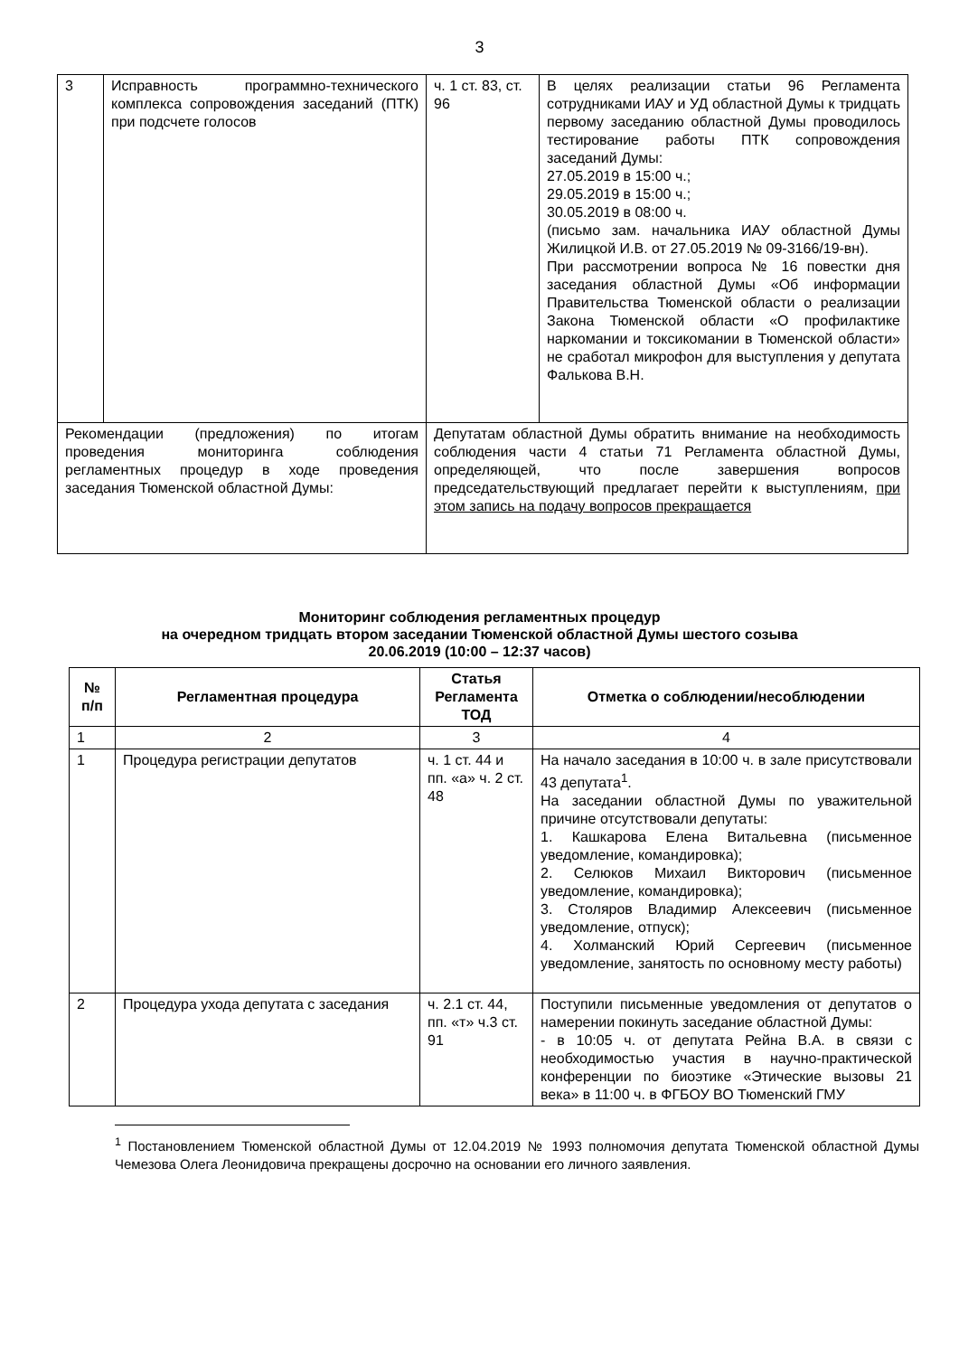3
| 3 | Исправность программно-технического комплекса сопровождения заседаний (ПТК) при подсчете голосов | ч. 1 ст. 83, ст. 96 | В целях реализации статьи 96 Регламента сотрудниками ИАУ и УД областной Думы к тридцать первому заседанию областной Думы проводилось тестирование работы ПТК сопровождения заседаний Думы: 27.05.2019 в 15:00 ч.; 29.05.2019 в 15:00 ч.; 30.05.2019 в 08:00 ч. (письмо зам. начальника ИАУ областной Думы Жилицкой И.В. от 27.05.2019 № 09-3166/19-вн). При рассмотрении вопроса № 16 повестки дня заседания областной Думы «Об информации Правительства Тюменской области о реализации Закона Тюменской области «О профилактике наркомании и токсикомании в Тюменской области» не сработал микрофон для выступления у депутата Фалькова В.Н. |
| Рекомендации (предложения) по итогам проведения мониторинга соблюдения регламентных процедур в ходе проведения заседания Тюменской областной Думы: | | Депутатам областной Думы обратить внимание на необходимость соблюдения части 4 статьи 71 Регламента областной Думы, определяющей, что после завершения вопросов председательствующий предлагает перейти к выступлениям, при этом запись на подачу вопросов прекращается | |
Мониторинг соблюдения регламентных процедур
на очередном тридцать втором заседании Тюменской областной Думы шестого созыва
20.06.2019 (10:00 – 12:37 часов)
| № п/п | Регламентная процедура | Статья Регламента ТОД | Отметка о соблюдении/несоблюдении |
| --- | --- | --- | --- |
| 1 | 2 | 3 | 4 |
| 1 | Процедура регистрации депутатов | ч. 1 ст. 44 и пп. «а» ч. 2 ст. 48 | На начало заседания в 10:00 ч. в зале присутствовали 43 депутата<sup>1</sup>. На заседании областной Думы по уважительной причине отсутствовали депутаты: 1. Кашкарова Елена Витальевна (письменное уведомление, командировка); 2. Селюков Михаил Викторович (письменное уведомление, командировка); 3. Столяров Владимир Алексеевич (письменное уведомление, отпуск); 4. Холманский Юрий Сергеевич (письменное уведомление, занятость по основному месту работы) |
| 2 | Процедура ухода депутата с заседания | ч. 2.1 ст. 44, пп. «т» ч.3 ст. 91 | Поступили письменные уведомления от депутатов о намерении покинуть заседание областной Думы: - в 10:05 ч. от депутата Рейна В.А. в связи с необходимостью участия в научно-практической конференции по биоэтике «Этические вызовы 21 века» в 11:00 ч. в ФГБОУ ВО Тюменский ГМУ |
<sup>1</sup> Постановлением Тюменской областной Думы от 12.04.2019 № 1993 полномочия депутата Тюменской областной Думы Чемезова Олега Леонидовича прекращены досрочно на основании его личного заявления.